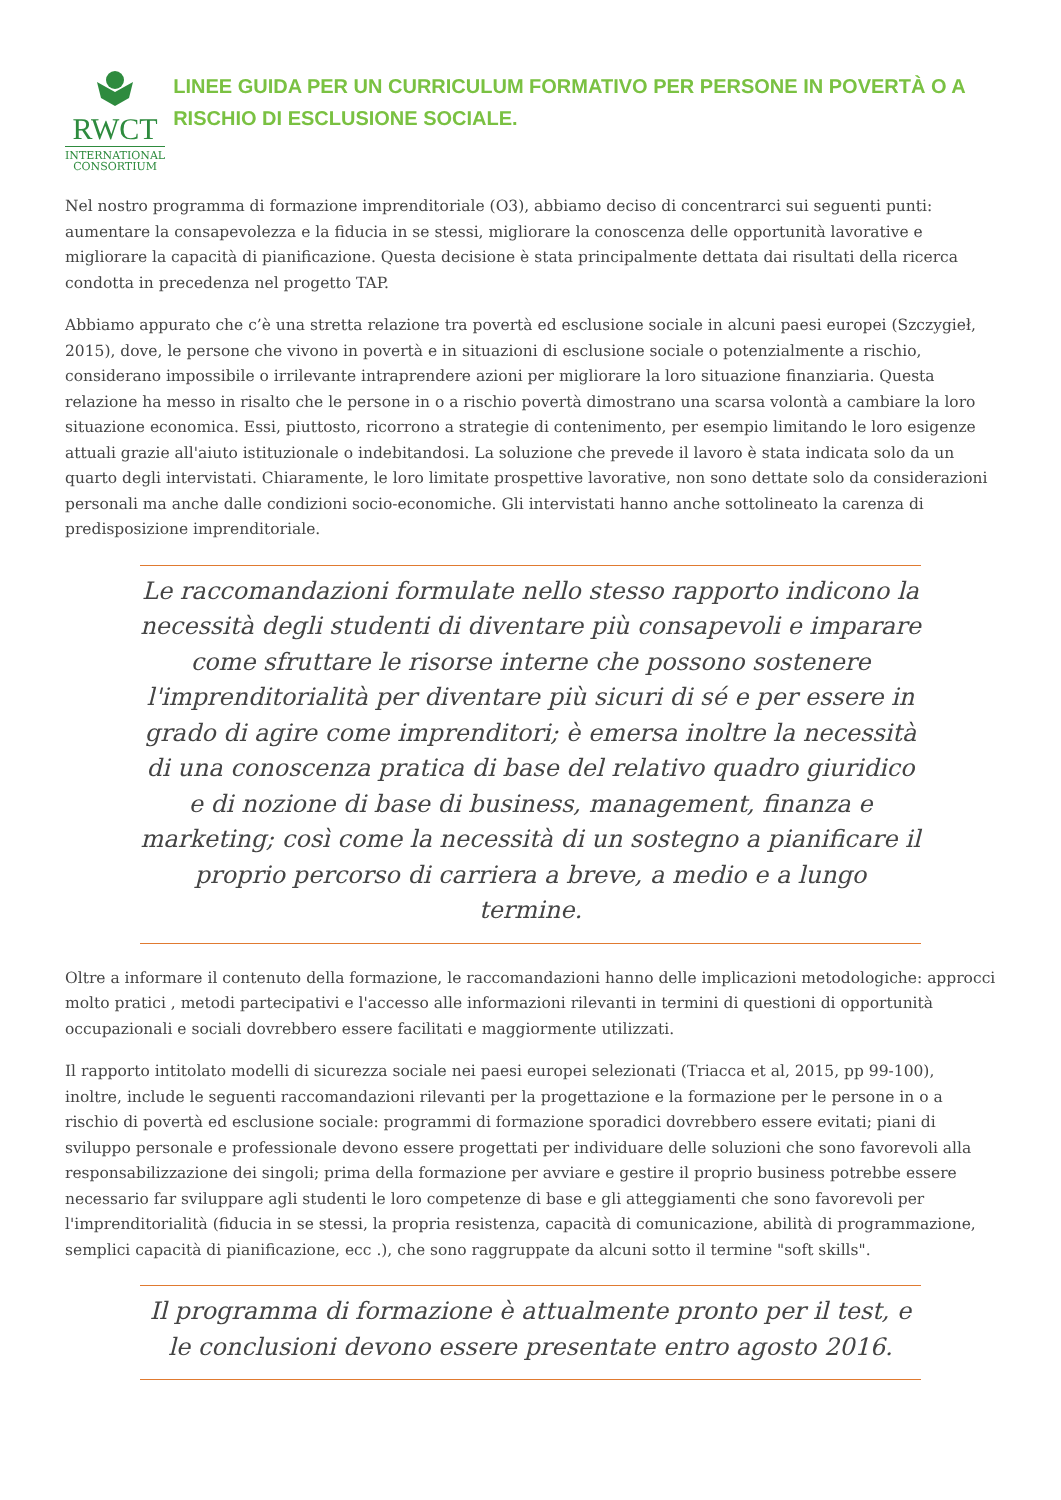RWCT
INTERNATIONAL
CONSORTIUM
LINEE GUIDA PER UN CURRICULUM FORMATIVO PER PERSONE IN POVERTÀ O A RISCHIO DI ESCLUSIONE SOCIALE.
Nel nostro programma di formazione imprenditoriale (O3), abbiamo deciso di concentrarci sui seguenti punti: aumentare la consapevolezza e la fiducia in se stessi, migliorare la conoscenza delle opportunità lavorative e migliorare la capacità di pianificazione. Questa decisione è stata principalmente dettata dai risultati della ricerca condotta in precedenza nel progetto TAP.
Abbiamo appurato che c’è una stretta relazione tra povertà ed esclusione sociale in alcuni paesi europei (Szczygieł, 2015), dove, le persone che vivono in povertà e in situazioni di esclusione sociale o potenzialmente a rischio, considerano impossibile o irrilevante intraprendere azioni per migliorare la loro situazione finanziaria. Questa relazione ha messo in risalto che le persone in o a rischio povertà dimostrano una scarsa volontà a cambiare la loro situazione economica. Essi, piuttosto, ricorrono a strategie di contenimento, per esempio limitando le loro esigenze attuali grazie all'aiuto istituzionale o indebitandosi. La soluzione che prevede il lavoro è stata indicata solo da un quarto degli intervistati. Chiaramente, le loro limitate prospettive lavorative, non sono dettate solo da considerazioni personali ma anche dalle condizioni socio-economiche. Gli intervistati hanno anche sottolineato la carenza di predisposizione imprenditoriale.
Le raccomandazioni formulate nello stesso rapporto indicono la necessità degli studenti di diventare più consapevoli e imparare come sfruttare le risorse interne che possono sostenere l'imprenditorialità per diventare più sicuri di sé e per essere in grado di agire come imprenditori; è emersa inoltre la necessità di una conoscenza pratica di base del relativo quadro giuridico e di nozione di base di business, management, finanza e marketing; così come la necessità di un sostegno a pianificare il proprio percorso di carriera a breve, a medio e a lungo termine.
Oltre a informare il contenuto della formazione, le raccomandazioni hanno delle implicazioni metodologiche: approcci molto pratici , metodi partecipativi e l'accesso alle informazioni rilevanti in termini di questioni di opportunità occupazionali e sociali dovrebbero essere facilitati e maggiormente utilizzati.
Il rapporto intitolato modelli di sicurezza sociale nei paesi europei selezionati (Triacca et al, 2015, pp 99-100), inoltre, include le seguenti raccomandazioni rilevanti per la progettazione e la formazione per le persone in o a rischio di povertà ed esclusione sociale: programmi di formazione sporadici dovrebbero essere evitati; piani di sviluppo personale e professionale devono essere progettati per individuare delle soluzioni che sono favorevoli alla responsabilizzazione dei singoli; prima della formazione per avviare e gestire il proprio business potrebbe essere necessario far sviluppare agli studenti le loro competenze di base e gli atteggiamenti che sono favorevoli per l'imprenditorialità (fiducia in se stessi, la propria resistenza, capacità di comunicazione, abilità di programmazione, semplici capacità di pianificazione, ecc .), che sono raggruppate da alcuni sotto il termine "soft skills".
Il programma di formazione è attualmente pronto per il test, e le conclusioni devono essere presentate entro agosto 2016.